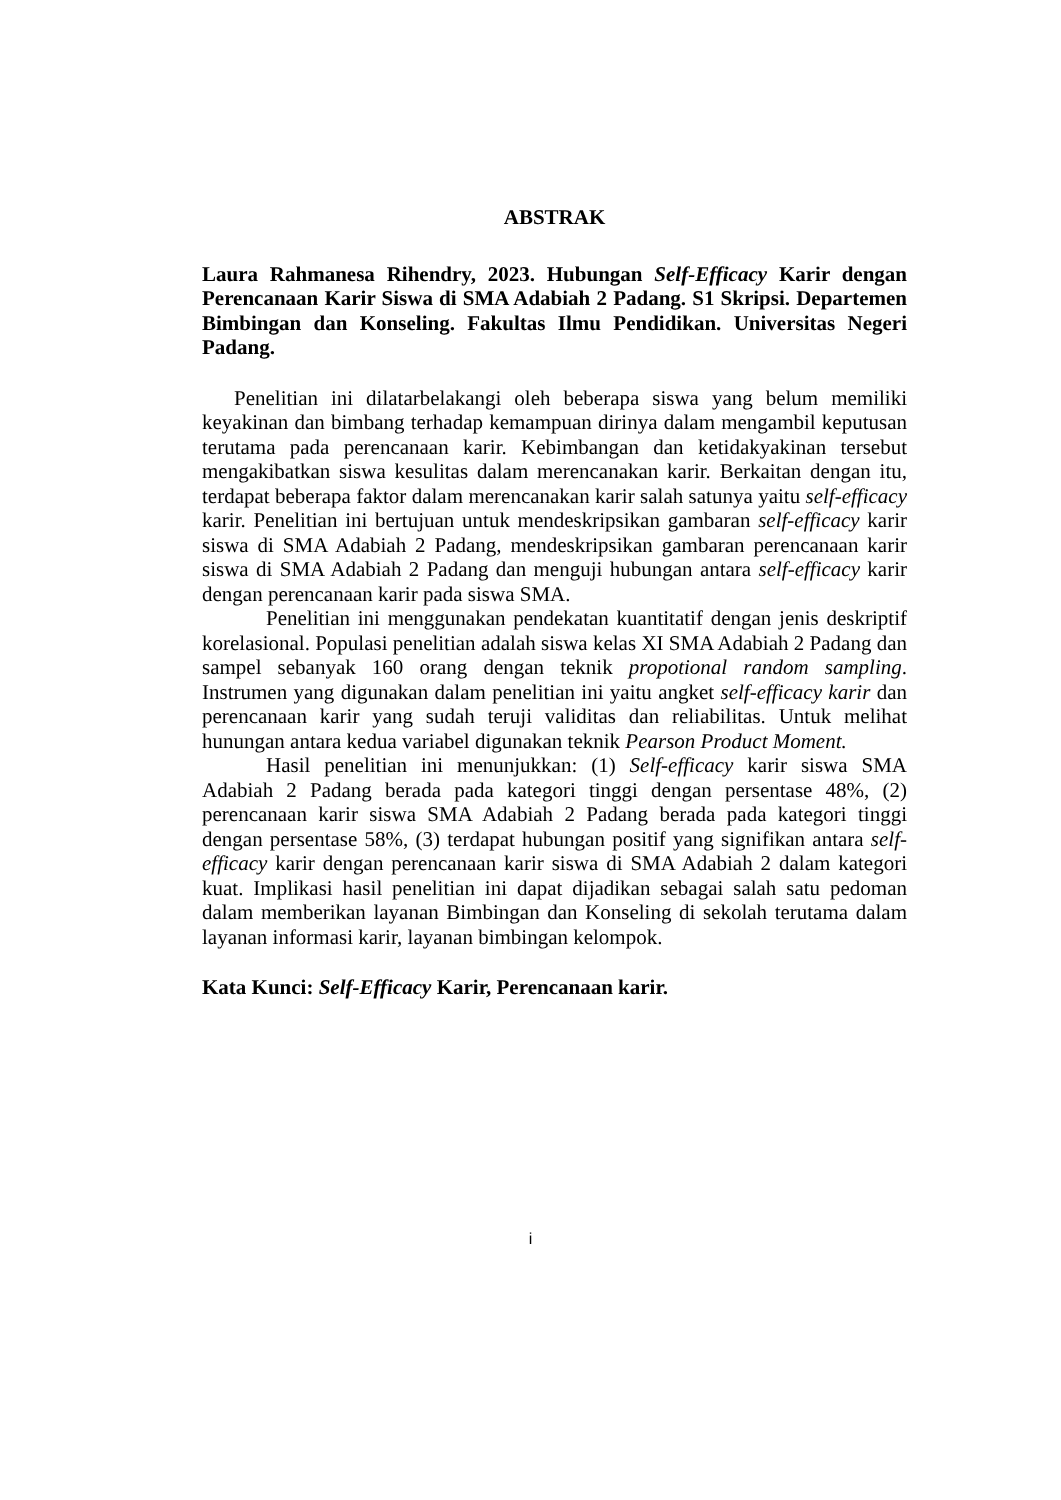ABSTRAK
Laura Rahmanesa Rihendry, 2023. Hubungan Self-Efficacy Karir dengan Perencanaan Karir Siswa di SMA Adabiah 2 Padang. S1 Skripsi. Departemen Bimbingan dan Konseling. Fakultas Ilmu Pendidikan. Universitas Negeri Padang.
Penelitian ini dilatarbelakangi oleh beberapa siswa yang belum memiliki keyakinan dan bimbang terhadap kemampuan dirinya dalam mengambil keputusan terutama pada perencanaan karir. Kebimbangan dan ketidakyakinan tersebut mengakibatkan siswa kesulitas dalam merencanakan karir. Berkaitan dengan itu, terdapat beberapa faktor dalam merencanakan karir salah satunya yaitu self-efficacy karir. Penelitian ini bertujuan untuk mendeskripsikan gambaran self-efficacy karir siswa di SMA Adabiah 2 Padang, mendeskripsikan gambaran perencanaan karir siswa di SMA Adabiah 2 Padang dan menguji hubungan antara self-efficacy karir dengan perencanaan karir pada siswa SMA.
Penelitian ini menggunakan pendekatan kuantitatif dengan jenis deskriptif korelasional. Populasi penelitian adalah siswa kelas XI SMA Adabiah 2 Padang dan sampel sebanyak 160 orang dengan teknik propotional random sampling. Instrumen yang digunakan dalam penelitian ini yaitu angket self-efficacy karir dan perencanaan karir yang sudah teruji validitas dan reliabilitas. Untuk melihat hunungan antara kedua variabel digunakan teknik Pearson Product Moment.
Hasil penelitian ini menunjukkan: (1) Self-efficacy karir siswa SMA Adabiah 2 Padang berada pada kategori tinggi dengan persentase 48%, (2) perencanaan karir siswa SMA Adabiah 2 Padang berada pada kategori tinggi dengan persentase 58%, (3) terdapat hubungan positif yang signifikan antara self-efficacy karir dengan perencanaan karir siswa di SMA Adabiah 2 dalam kategori kuat. Implikasi hasil penelitian ini dapat dijadikan sebagai salah satu pedoman dalam memberikan layanan Bimbingan dan Konseling di sekolah terutama dalam layanan informasi karir, layanan bimbingan kelompok.
Kata Kunci: Self-Efficacy Karir, Perencanaan karir.
i